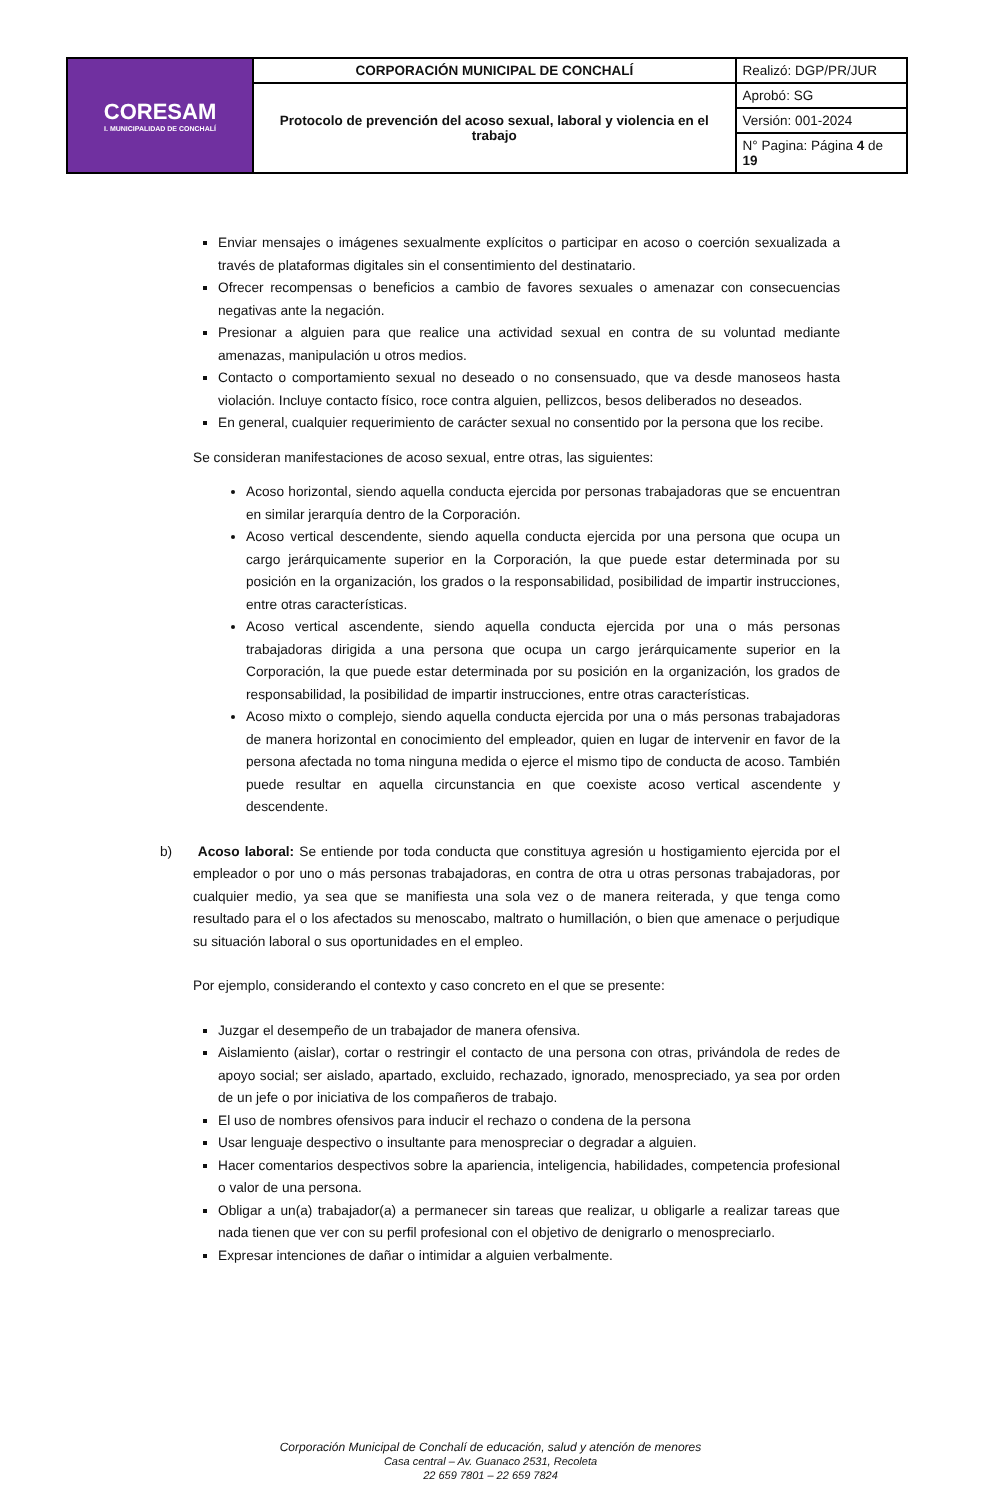| CORESAM I. MUNICIPALIDAD DE CONCHALÍ | CORPORACIÓN MUNICIPAL DE CONCHALÍ | Realizó: DGP/PR/JUR |
| | Protocolo de prevención del acoso sexual, laboral y violencia en el trabajo | Aprobó: SG |
| | | Versión: 001-2024 |
| | | N° Pagina: Página 4 de 19 |
Enviar mensajes o imágenes sexualmente explícitos o participar en acoso o coerción sexualizada a través de plataformas digitales sin el consentimiento del destinatario.
Ofrecer recompensas o beneficios a cambio de favores sexuales o amenazar con consecuencias negativas ante la negación.
Presionar a alguien para que realice una actividad sexual en contra de su voluntad mediante amenazas, manipulación u otros medios.
Contacto o comportamiento sexual no deseado o no consensuado, que va desde manoseos hasta violación. Incluye contacto físico, roce contra alguien, pellizcos, besos deliberados no deseados.
En general, cualquier requerimiento de carácter sexual no consentido por la persona que los recibe.
Se consideran manifestaciones de acoso sexual, entre otras, las siguientes:
Acoso horizontal, siendo aquella conducta ejercida por personas trabajadoras que se encuentran en similar jerarquía dentro de la Corporación.
Acoso vertical descendente, siendo aquella conducta ejercida por una persona que ocupa un cargo jerárquicamente superior en la Corporación, la que puede estar determinada por su posición en la organización, los grados o la responsabilidad, posibilidad de impartir instrucciones, entre otras características.
Acoso vertical ascendente, siendo aquella conducta ejercida por una o más personas trabajadoras dirigida a una persona que ocupa un cargo jerárquicamente superior en la Corporación, la que puede estar determinada por su posición en la organización, los grados de responsabilidad, la posibilidad de impartir instrucciones, entre otras características.
Acoso mixto o complejo, siendo aquella conducta ejercida por una o más personas trabajadoras de manera horizontal en conocimiento del empleador, quien en lugar de intervenir en favor de la persona afectada no toma ninguna medida o ejerce el mismo tipo de conducta de acoso. También puede resultar en aquella circunstancia en que coexiste acoso vertical ascendente y descendente.
b) Acoso laboral: Se entiende por toda conducta que constituya agresión u hostigamiento ejercida por el empleador o por uno o más personas trabajadoras, en contra de otra u otras personas trabajadoras, por cualquier medio, ya sea que se manifiesta una sola vez o de manera reiterada, y que tenga como resultado para el o los afectados su menoscabo, maltrato o humillación, o bien que amenace o perjudique su situación laboral o sus oportunidades en el empleo.
Por ejemplo, considerando el contexto y caso concreto en el que se presente:
Juzgar el desempeño de un trabajador de manera ofensiva.
Aislamiento (aislar), cortar o restringir el contacto de una persona con otras, privándola de redes de apoyo social; ser aislado, apartado, excluido, rechazado, ignorado, menospreciado, ya sea por orden de un jefe o por iniciativa de los compañeros de trabajo.
El uso de nombres ofensivos para inducir el rechazo o condena de la persona
Usar lenguaje despectivo o insultante para menospreciar o degradar a alguien.
Hacer comentarios despectivos sobre la apariencia, inteligencia, habilidades, competencia profesional o valor de una persona.
Obligar a un(a) trabajador(a) a permanecer sin tareas que realizar, u obligarle a realizar tareas que nada tienen que ver con su perfil profesional con el objetivo de denigrarlo o menospreciarlo.
Expresar intenciones de dañar o intimidar a alguien verbalmente.
Corporación Municipal de Conchalí de educación, salud y atención de menores
Casa central – Av. Guanaco 2531, Recoleta
22 659 7801 – 22 659 7824